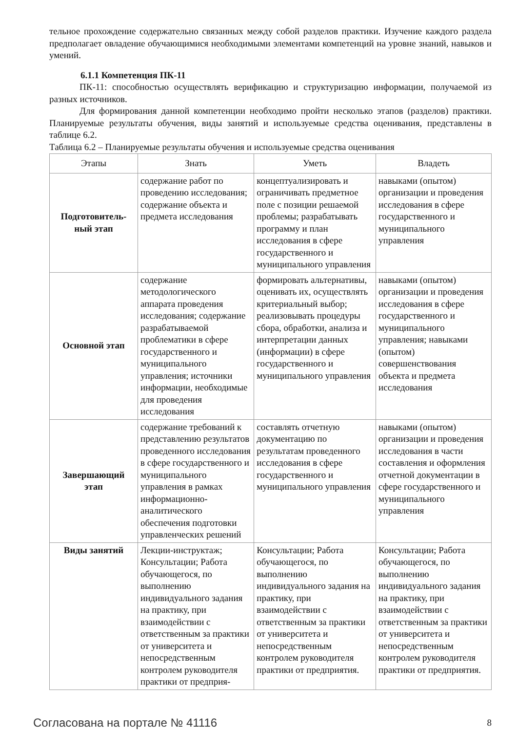тельное прохождение содержательно связанных между собой разделов практики. Изучение каждого раздела предполагает овладение обучающимися необходимыми элементами компетенций на уровне знаний, навыков и умений.
6.1.1 Компетенция ПК-11
ПК-11: способностью осуществлять верификацию и структуризацию информации, получаемой из разных источников.
Для формирования данной компетенции необходимо пройти несколько этапов (разделов) практики. Планируемые результаты обучения, виды занятий и используемые средства оценивания, представлены в таблице 6.2.
Таблица 6.2 – Планируемые результаты обучения и используемые средства оценивания
| Этапы | Знать | Уметь | Владеть |
| --- | --- | --- | --- |
| Подготовитель- ный этап | содержание работ по проведению исследования; содержание объекта и предмета исследования | концептуализировать и ограничивать предметное поле с позиции решаемой проблемы; разрабатывать программу и план исследования в сфере государственного и муниципального управления | навыками (опытом) организации и проведения исследования в сфере государственного и муниципального управления |
| Основной этап | содержание методологического аппарата проведения исследования; содержание разрабатываемой проблематики в сфере государственного и муниципального управления; источники информации, необходимые для проведения исследования | формировать альтернативы, оценивать их, осуществлять критериальный выбор; реализовывать процедуры сбора, обработки, анализа и интерпретации данных (информации) в сфере государственного и муниципального управления | навыками (опытом) организации и проведения исследования в сфере государственного и муниципального управления; навыками (опытом) совершенствования объекта и предмета исследования |
| Завершающий этап | содержание требований к представлению результатов проведенного исследования в сфере государственного и муниципального управления в рамках информационно-аналитического обеспечения подготовки управленческих решений | составлять отчетную документацию по результатам проведенного исследования в сфере государственного и муниципального управления | навыками (опытом) организации и проведения исследования в части составления и оформления отчетной документации в сфере государственного и муниципального управления |
| Виды занятий | Лекции-инструктаж; Консультации; Работа обучающегося, по выполнению индивидуального задания на практику, при взаимодействии с ответственным за практики от университета и непосредственным контролем руководителя практики от предприя- | Консультации; Работа обучающегося, по выполнению индивидуального задания на практику, при взаимодействии с ответственным за практики от университета и непосредственным контролем руководителя практики от предприятия. | Консультации; Работа обучающегося, по выполнению индивидуального задания на практику, при взаимодействии с ответственным за практики от университета и непосредственным контролем руководителя практики от предприятия. |
Согласована на портале № 41116 8